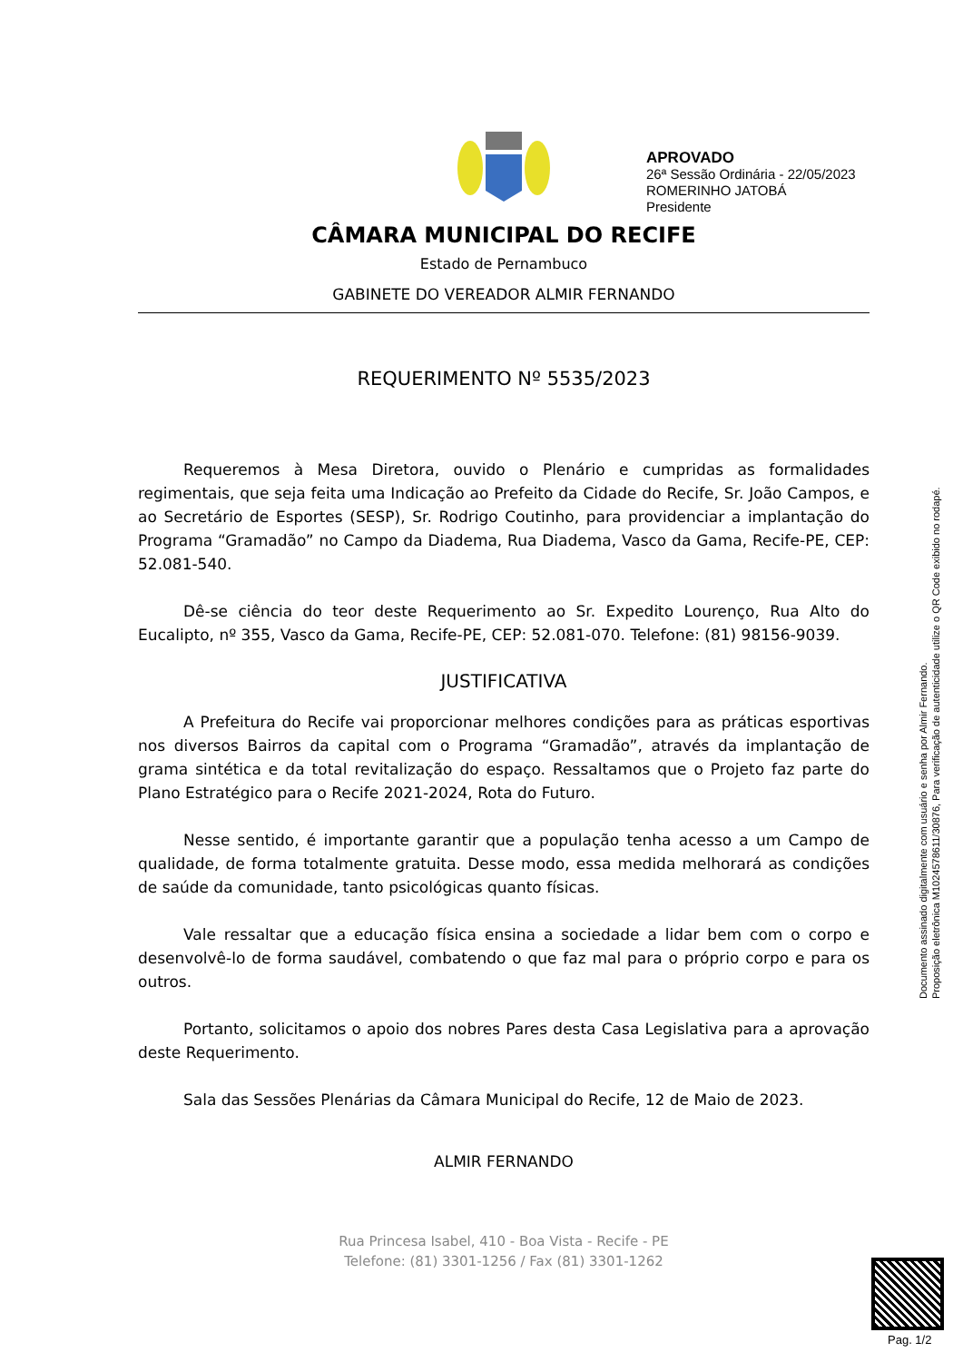APROVADO
26ª Sessão Ordinária - 22/05/2023
ROMERINHO JATOBÁ
Presidente
CÂMARA MUNICIPAL DO RECIFE
Estado de Pernambuco
GABINETE DO VEREADOR ALMIR FERNANDO
REQUERIMENTO Nº 5535/2023
Requeremos à Mesa Diretora, ouvido o Plenário e cumpridas as formalidades regimentais, que seja feita uma Indicação ao Prefeito da Cidade do Recife, Sr. João Campos, e ao Secretário de Esportes (SESP), Sr. Rodrigo Coutinho, para providenciar a implantação do Programa “Gramadão” no Campo da Diadema, Rua Diadema, Vasco da Gama, Recife-PE, CEP: 52.081-540.
Dê-se ciência do teor deste Requerimento ao Sr. Expedito Lourenço, Rua Alto do Eucalipto, nº 355, Vasco da Gama, Recife-PE, CEP: 52.081-070. Telefone: (81) 98156-9039.
JUSTIFICATIVA
A Prefeitura do Recife vai proporcionar melhores condições para as práticas esportivas nos diversos Bairros da capital com o Programa “Gramadão”, através da implantação de grama sintética e da total revitalização do espaço. Ressaltamos que o Projeto faz parte do Plano Estratégico para o Recife 2021-2024, Rota do Futuro.
Nesse sentido, é importante garantir que a população tenha acesso a um Campo de qualidade, de forma totalmente gratuita. Desse modo, essa medida melhorará as condições de saúde da comunidade, tanto psicológicas quanto físicas.
Vale ressaltar que a educação física ensina a sociedade a lidar bem com o corpo e desenvolvê-lo de forma saudável, combatendo o que faz mal para o próprio corpo e para os outros.
Portanto, solicitamos o apoio dos nobres Pares desta Casa Legislativa para a aprovação deste Requerimento.
Sala das Sessões Plenárias da Câmara Municipal do Recife, 12 de Maio de 2023.
ALMIR FERNANDO
Documento assinado digitalmente com usuário e senha por Almir Fernando.
Proposição eletrônica M10245786​11/30876, Para verificação de autenticidade utilize o QR Code exibido no rodapé.
Rua Princesa Isabel, 410 - Boa Vista - Recife - PE
Telefone: (81) 3301-1256 / Fax (81) 3301-1262
Pag. 1/2